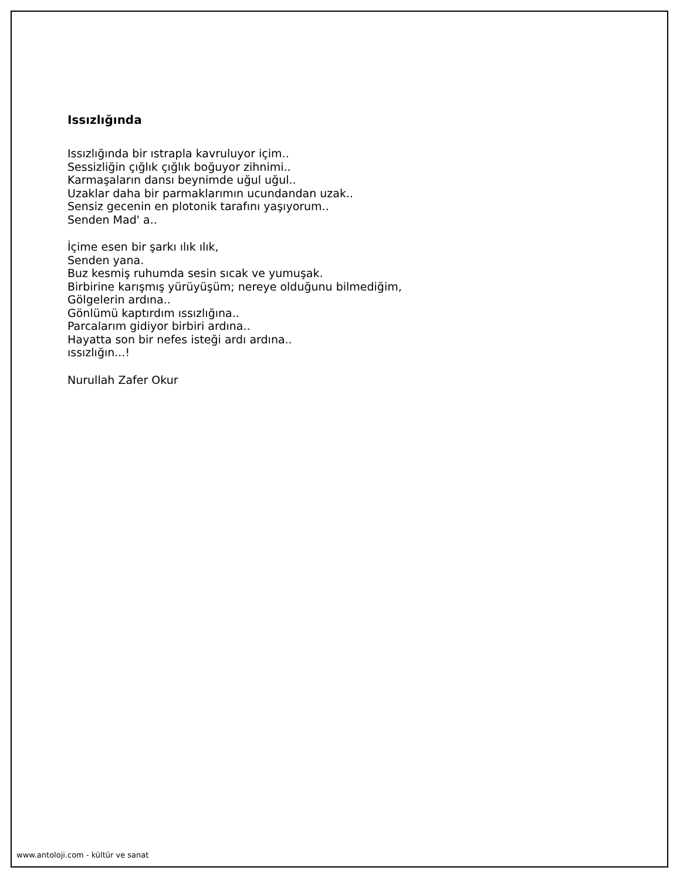Issızlığında
Issızlığında bir ıstrapla kavruluyor içim..
Sessizliğin çığlık çığlık boğuyor zihnimi..
Karmaşaların dansı beynimde uğul uğul..
Uzaklar daha bir parmaklarımın ucundandan uzak..
Sensiz gecenin en plotonik tarafını yaşıyorum..
Senden Mad' a..
İçime esen bir şarkı ılık ılık,
Senden yana.
Buz kesmiş ruhumda sesin sıcak ve yumuşak.
Birbirine karışmış yürüyüşüm; nereye olduğunu bilmediğim,
Gölgelerin ardına..
Gönlümü kaptırdım ıssızlığına..
Parcalarım gidiyor birbiri ardına..
Hayatta son bir nefes isteği ardı ardına..
ıssızlığın...!
Nurullah Zafer Okur
www.antoloji.com - kültür ve sanat